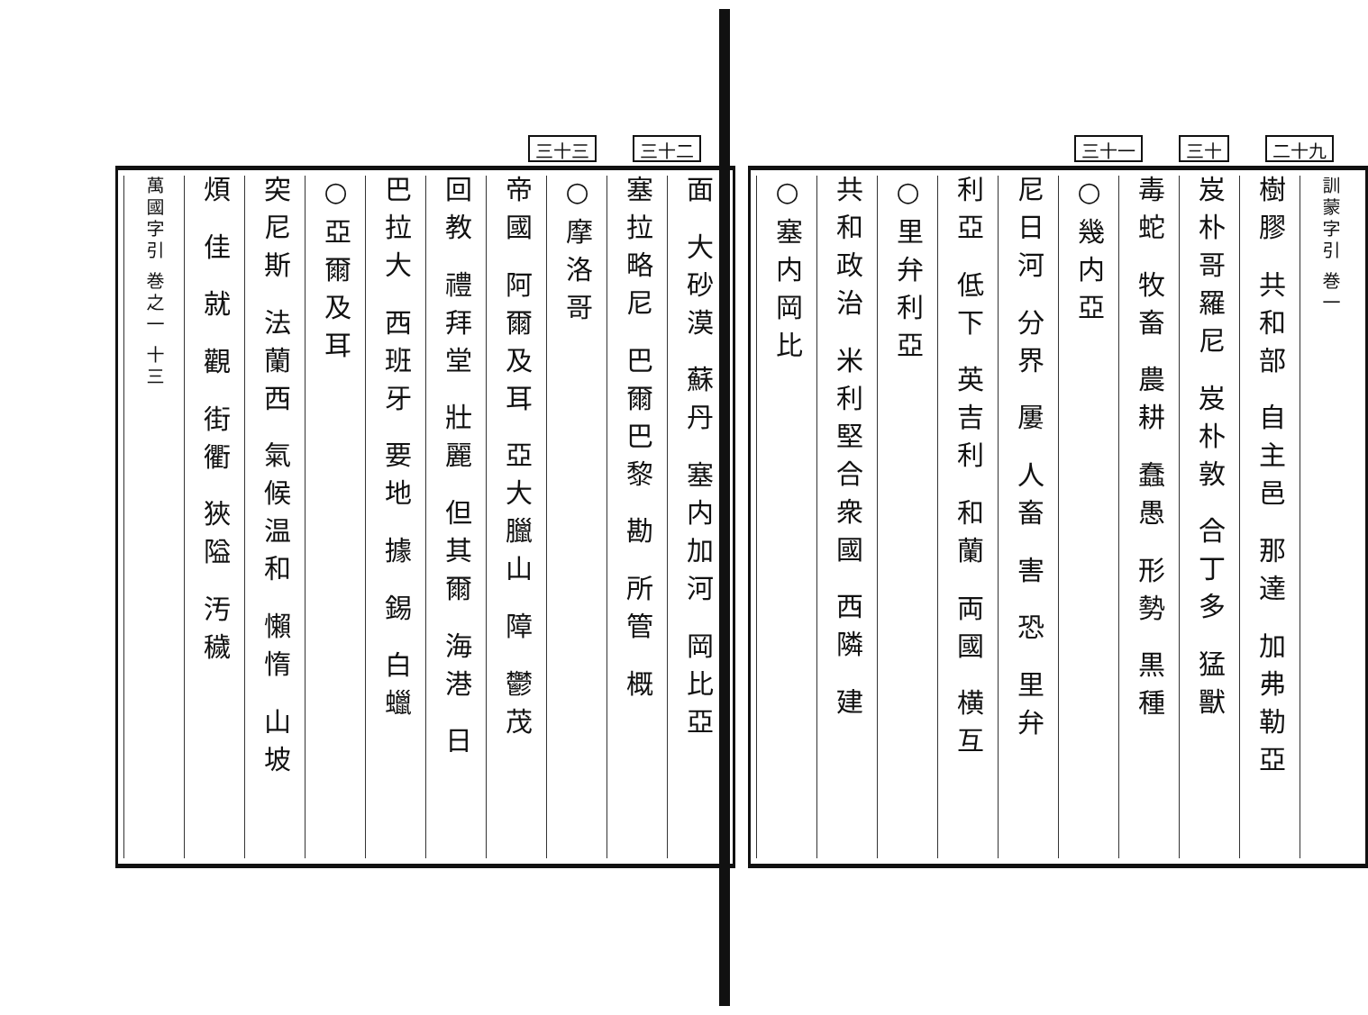二十九 三十 三十一
訓蒙字引 巻一
樹膠 共和部 自主邑 那達 加弗勒亞
岌朴哥羅尼 岌朴敦 合丁多 猛獸
毒蛇 牧畜 農耕 蠢愚 形勢 黒種
○幾内亞
尼日河 分界 屢 人畜 害 恐 里弁
利亞 低下 英吉利 和蘭 両國 横互
○里弁利亞
共和政治 米利堅合衆國 西隣 建
○塞内岡比
三十二 三十三
面 大砂漠 蘇丹 塞内加河 岡比亞
塞拉略尼 巴爾巴黎 勘 所管 概
○摩洛哥
帝國 阿爾及耳 亞大臘山 障 鬱茂
回教 禮拜堂 壯麗 但其爾 海港 日
巴拉大 西班牙 要地 據 錫 白蠟
○亞爾及耳
突尼斯 法蘭西 氣候温和 懶惰 山坡
煩 佳 就 觀 街衢 狹隘 汚穢
萬國字引 巻之一 十三